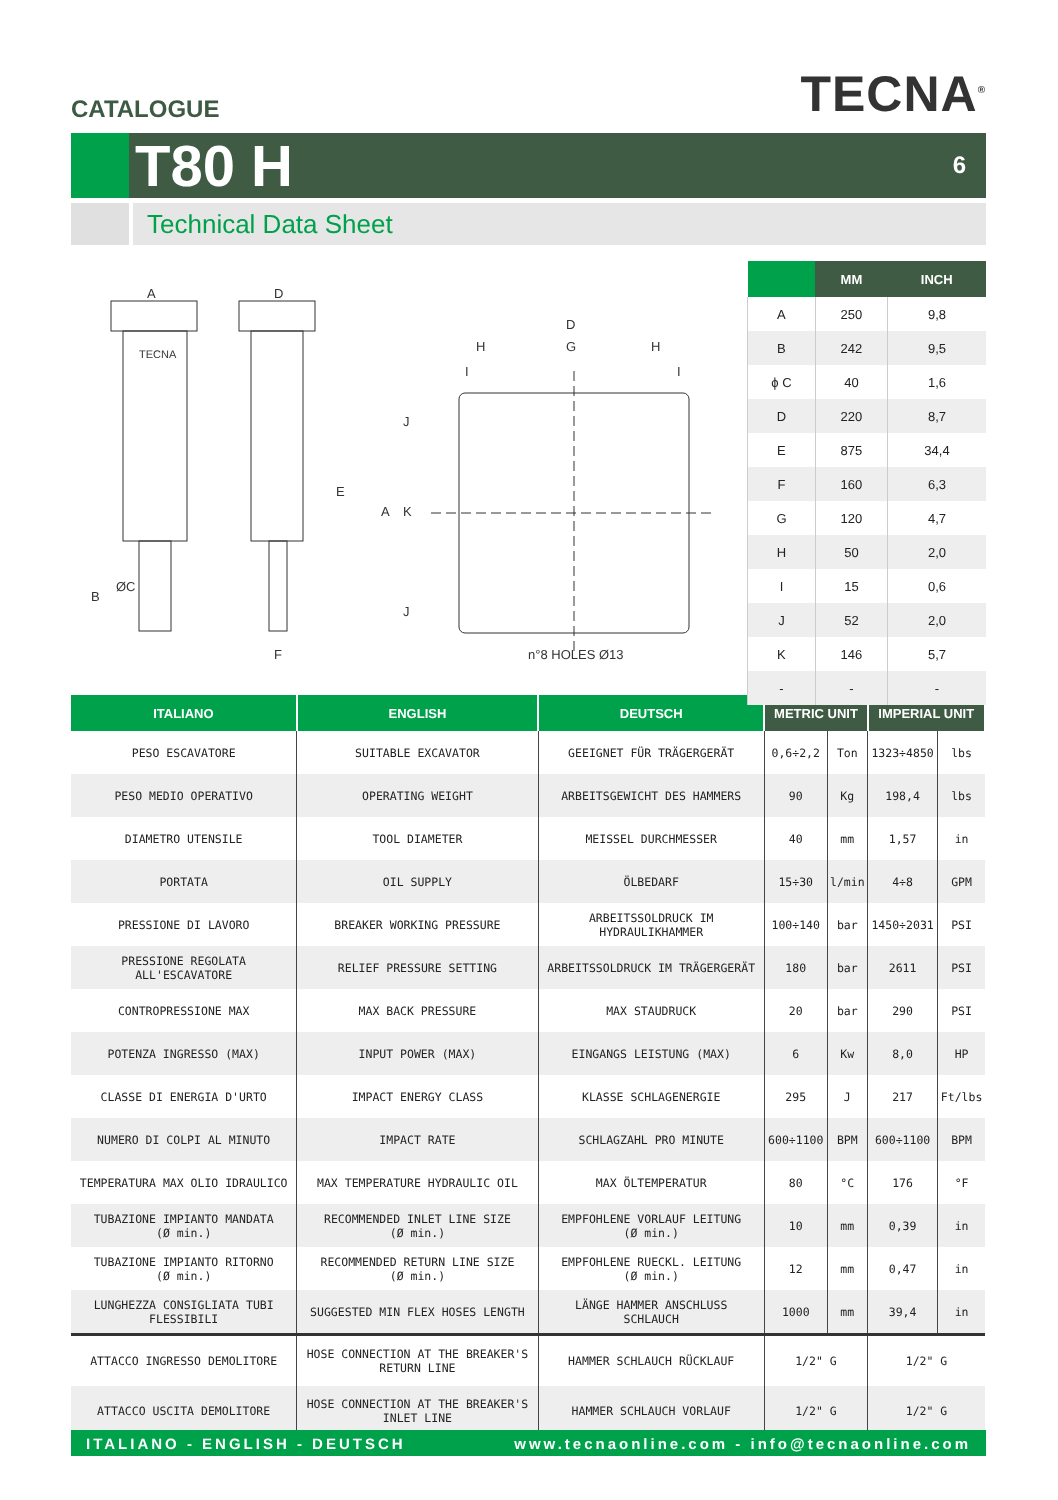CATALOGUE
TECNA<sup>®</sup>
T80 H
6
Technical Data Sheet
A
D
ØC
B
E
F
D
G
H
H
A
K
J
J
I
I
TECNA
n°8 HOLES Ø13
| | MM | INCH |
| --- | --- | --- |
| A | 250 | 9,8 |
| B | 242 | 9,5 |
| ϕ C | 40 | 1,6 |
| D | 220 | 8,7 |
| E | 875 | 34,4 |
| F | 160 | 6,3 |
| G | 120 | 4,7 |
| H | 50 | 2,0 |
| I | 15 | 0,6 |
| J | 52 | 2,0 |
| K | 146 | 5,7 |
| - | - | - |
| ITALIANO | ENGLISH | DEUTSCH | METRIC UNIT | | IMPERIAL UNIT | |
| --- | --- | --- | --- | --- | --- | --- |
| PESO ESCAVATORE | SUITABLE EXCAVATOR | GEEIGNET FÜR TRÄGERGERÄT | 0,6÷2,2 | Ton | 1323÷4850 | lbs |
| PESO MEDIO OPERATIVO | OPERATING WEIGHT | ARBEITSGEWICHT DES HAMMERS | 90 | Kg | 198,4 | lbs |
| DIAMETRO UTENSILE | TOOL DIAMETER | MEISSEL DURCHMESSER | 40 | mm | 1,57 | in |
| PORTATA | OIL SUPPLY | ÖLBEDARF | 15÷30 | l/min | 4÷8 | GPM |
| PRESSIONE DI LAVORO | BREAKER WORKING PRESSURE | ARBEITSSOLDRUCK IM HYDRAULIKHAMMER | 100÷140 | bar | 1450÷2031 | PSI |
| PRESSIONE REGOLATA ALL'ESCAVATORE | RELIEF PRESSURE SETTING | ARBEITSSOLDRUCK IM TRÄGERGERÄT | 180 | bar | 2611 | PSI |
| CONTROPRESSIONE MAX | MAX BACK PRESSURE | MAX STAUDRUCK | 20 | bar | 290 | PSI |
| POTENZA INGRESSO (MAX) | INPUT POWER (MAX) | EINGANGS LEISTUNG (MAX) | 6 | Kw | 8,0 | HP |
| CLASSE DI ENERGIA D'URTO | IMPACT ENERGY CLASS | KLASSE SCHLAGENERGIE | 295 | J | 217 | Ft/lbs |
| NUMERO DI COLPI AL MINUTO | IMPACT RATE | SCHLAGZAHL PRO MINUTE | 600÷1100 | BPM | 600÷1100 | BPM |
| TEMPERATURA MAX OLIO IDRAULICO | MAX TEMPERATURE HYDRAULIC OIL | MAX ÖLTEMPERATUR | 80 | °C | 176 | °F |
| TUBAZIONE IMPIANTO MANDATA (Ø min.) | RECOMMENDED INLET LINE SIZE (Ø min.) | EMPFOHLENE VORLAUF LEITUNG (Ø min.) | 10 | mm | 0,39 | in |
| TUBAZIONE IMPIANTO RITORNO (Ø min.) | RECOMMENDED RETURN LINE SIZE (Ø min.) | EMPFOHLENE RUECKL. LEITUNG (Ø min.) | 12 | mm | 0,47 | in |
| LUNGHEZZA CONSIGLIATA TUBI FLESSIBILI | SUGGESTED MIN FLEX HOSES LENGTH | LÄNGE HAMMER ANSCHLUSS SCHLAUCH | 1000 | mm | 39,4 | in |
| ATTACCO INGRESSO DEMOLITORE | HOSE CONNECTION AT THE BREAKER'S RETURN LINE | HAMMER SCHLAUCH RÜCKLAUF | 1/2" G | | 1/2" G | |
| ATTACCO USCITA DEMOLITORE | HOSE CONNECTION AT THE BREAKER'S INLET LINE | HAMMER SCHLAUCH VORLAUF | 1/2" G | | 1/2" G | |
ITALIANO - ENGLISH - DEUTSCH www.tecnaonline.com - info@tecnaonline.com